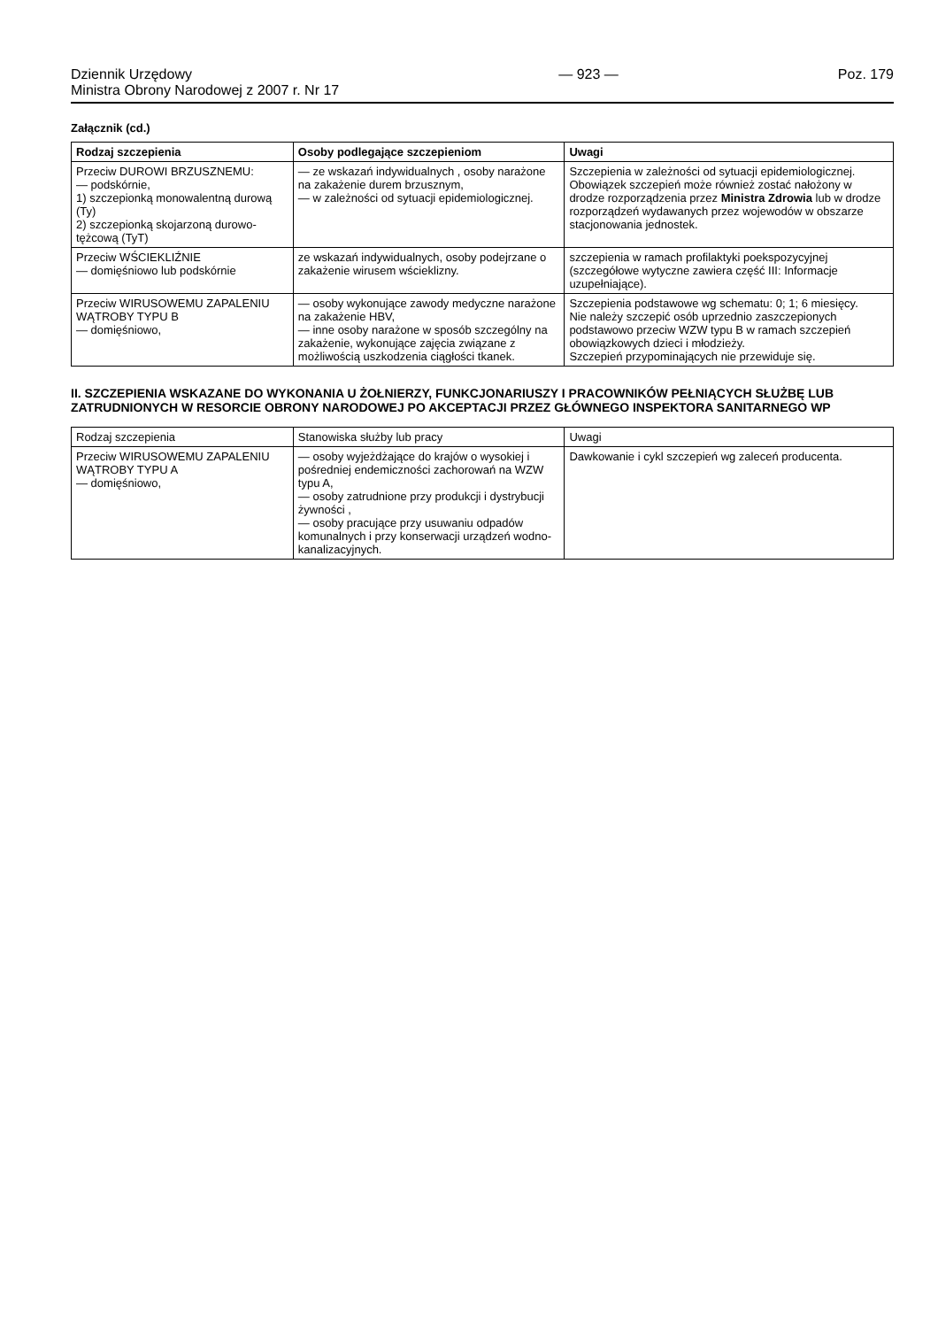Dziennik Urzędowy
Ministra Obrony Narodowej z 2007 r. Nr 17
— 923 — Poz. 179
Załącznik (cd.)
| Rodzaj szczepienia | Osoby podlegające szczepieniom | Uwagi |
| --- | --- | --- |
| Przeciw DUROWI BRZUSZNEMU: — podskórnie, 1) szczepionką monowalentną durową (Ty) 2) szczepionką skojarzoną durowo-tężcową (TyT) | — ze wskazań indywidualnych , osoby narażone na zakażenie durem brzusznym, — w zależności od sytuacji epidemiologicznej. | Szczepienia w zależności od sytuacji epidemiologicznej. Obowiązek szczepień może również zostać nałożony w drodze rozporządzenia przez Ministra Zdrowia lub w drodze rozporządzeń wydawanych przez wojewodów w obszarze stacjonowania jednostek. |
| Przeciw WŚCIEKLIŹNIE — domięśniowo lub podskórnie | ze wskazań indywidualnych, osoby podejrzane o zakażenie wirusem wścieklizny. | szczepienia w ramach profilaktyki poekspozycyjnej (szczegółowe wytyczne zawiera część III: Informacje uzupełniające). |
| Przeciw WIRUSOWEMU ZAPALENIU WĄTROBY TYPU B — domięśniowo, | — osoby wykonujące zawody medyczne narażone na zakażenie HBV, — inne osoby narażone w sposób szczególny na zakażenie, wykonujące zajęcia związane z możliwością uszkodzenia ciągłości tkanek. | Szczepienia podstawowe wg schematu: 0; 1; 6 miesięcy. Nie należy szczepić osób uprzednio zaszczepionych podstawowo przeciw WZW typu B w ramach szczepień obowiązkowych dzieci i młodzieży. Szczepień przypominających nie przewiduje się. |
II. SZCZEPIENIA WSKAZANE DO WYKONANIA U ŻOŁNIERZY, FUNKCJONARIUSZY I PRACOWNIKÓW PEŁNIĄCYCH SŁUŻBĘ LUB ZATRUDNIONYCH W RESORCIE OBRONY NARODOWEJ PO AKCEPTACJI PRZEZ GŁÓWNEGO INSPEKTORA SANITARNEGO WP
| Rodzaj szczepienia | Stanowiska służby lub pracy | Uwagi |
| --- | --- | --- |
| Przeciw WIRUSOWEMU ZAPALENIU WĄTROBY TYPU A — domięśniowo, | — osoby wyjeżdżające do krajów o wysokiej i pośredniej endemiczności zachorowań na WZW typu A, — osoby zatrudnione przy produkcji i dystrybucji żywności , — osoby pracujące przy usuwaniu odpadów komunalnych i przy konserwacji urządzeń wodno-kanalizacyjnych. | Dawkowanie i cykl szczepień wg zaleceń producenta. |